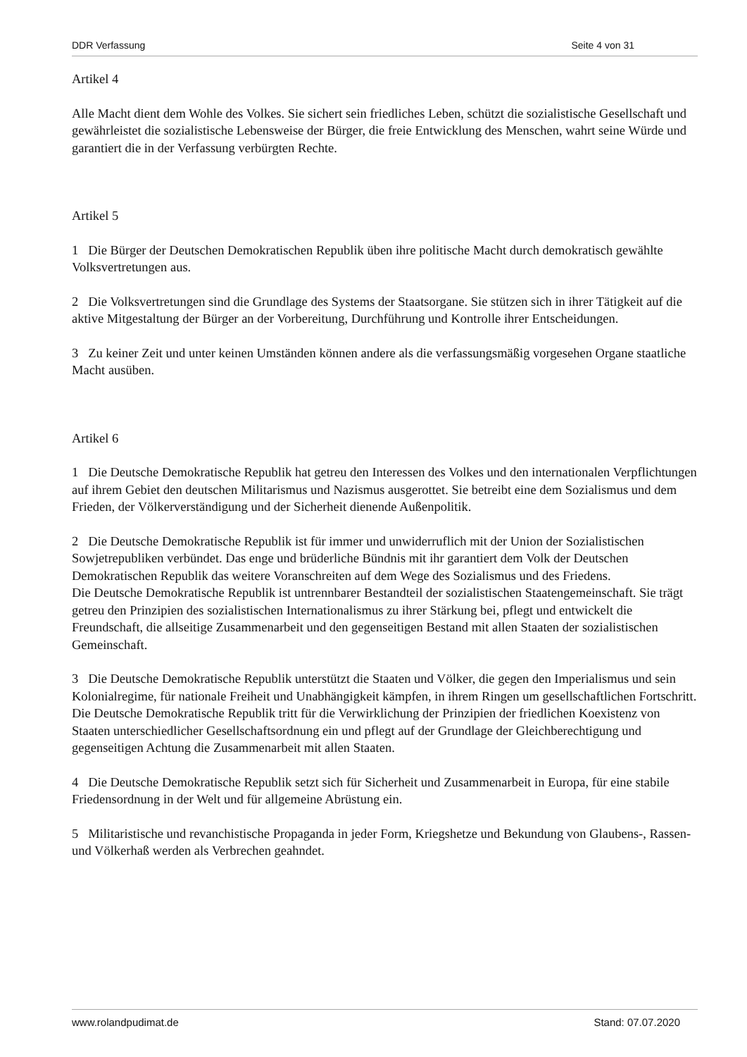DDR Verfassung Seite 4 von 31
Artikel 4
Alle Macht dient dem Wohle des Volkes. Sie sichert sein friedliches Leben, schützt die sozialistische Gesellschaft und gewährleistet die sozialistische Lebensweise der Bürger, die freie Entwicklung des Menschen, wahrt seine Würde und garantiert die in der Verfassung verbürgten Rechte.
Artikel 5
1 Die Bürger der Deutschen Demokratischen Republik üben ihre politische Macht durch demokratisch gewählte Volksvertretungen aus.
2 Die Volksvertretungen sind die Grundlage des Systems der Staatsorgane. Sie stützen sich in ihrer Tätigkeit auf die aktive Mitgestaltung der Bürger an der Vorbereitung, Durchführung und Kontrolle ihrer Entscheidungen.
3 Zu keiner Zeit und unter keinen Umständen können andere als die verfassungsmäßig vorgesehen Organe staatliche Macht ausüben.
Artikel 6
1 Die Deutsche Demokratische Republik hat getreu den Interessen des Volkes und den internationalen Verpflichtungen auf ihrem Gebiet den deutschen Militarismus und Nazismus ausgerottet. Sie betreibt eine dem Sozialismus und dem Frieden, der Völkerverständigung und der Sicherheit dienende Außenpolitik.
2 Die Deutsche Demokratische Republik ist für immer und unwiderruflich mit der Union der Sozialistischen Sowjetrepubliken verbündet. Das enge und brüderliche Bündnis mit ihr garantiert dem Volk der Deutschen Demokratischen Republik das weitere Voranschreiten auf dem Wege des Sozialismus und des Friedens.
Die Deutsche Demokratische Republik ist untrennbarer Bestandteil der sozialistischen Staatengemeinschaft. Sie trägt getreu den Prinzipien des sozialistischen Internationalismus zu ihrer Stärkung bei, pflegt und entwickelt die Freundschaft, die allseitige Zusammenarbeit und den gegenseitigen Bestand mit allen Staaten der sozialistischen Gemeinschaft.
3 Die Deutsche Demokratische Republik unterstützt die Staaten und Völker, die gegen den Imperialismus und sein Kolonialregime, für nationale Freiheit und Unabhängigkeit kämpfen, in ihrem Ringen um gesellschaftlichen Fortschritt. Die Deutsche Demokratische Republik tritt für die Verwirklichung der Prinzipien der friedlichen Koexistenz von Staaten unterschiedlicher Gesellschaftsordnung ein und pflegt auf der Grundlage der Gleichberechtigung und gegenseitigen Achtung die Zusammenarbeit mit allen Staaten.
4 Die Deutsche Demokratische Republik setzt sich für Sicherheit und Zusammenarbeit in Europa, für eine stabile Friedensordnung in der Welt und für allgemeine Abrüstung ein.
5 Militaristische und revanchistische Propaganda in jeder Form, Kriegshetze und Bekundung von Glaubens-, Rassen- und Völkerhaß werden als Verbrechen geahndet.
www.rolandpudimat.de Stand: 07.07.2020